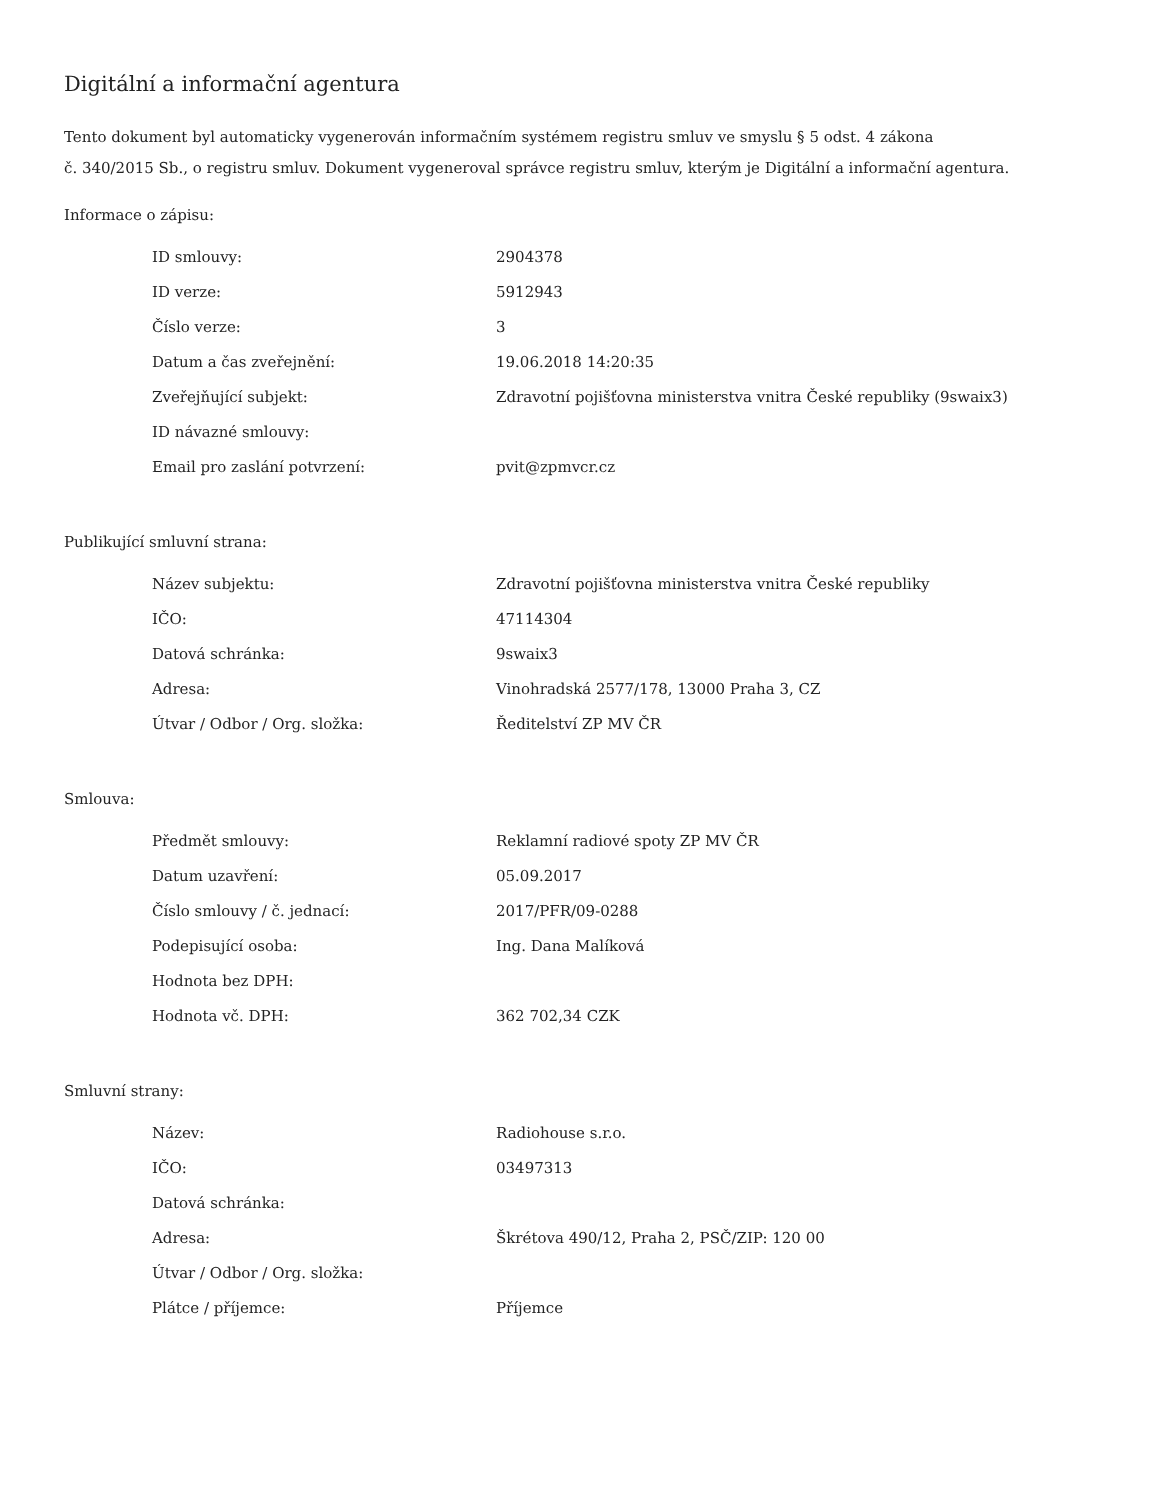Digitální a informační agentura
Tento dokument byl automaticky vygenerován informačním systémem registru smluv ve smyslu § 5 odst. 4 zákona
č. 340/2015 Sb., o registru smluv. Dokument vygeneroval správce registru smluv, kterým je Digitální a informační agentura.
Informace o zápisu:
| ID smlouvy: | 2904378 |
| ID verze: | 5912943 |
| Číslo verze: | 3 |
| Datum a čas zveřejnění: | 19.06.2018 14:20:35 |
| Zveřejňující subjekt: | Zdravotní pojišťovna ministerstva vnitra České republiky (9swaix3) |
| ID návazné smlouvy: | |
| Email pro zaslání potvrzení: | pvit@zpmvcr.cz |
Publikující smluvní strana:
| Název subjektu: | Zdravotní pojišťovna ministerstva vnitra České republiky |
| IČO: | 47114304 |
| Datová schránka: | 9swaix3 |
| Adresa: | Vinohradská 2577/178, 13000 Praha 3, CZ |
| Útvar / Odbor / Org. složka: | Ředitelství ZP MV ČR |
Smlouva:
| Předmět smlouvy: | Reklamní radiové spoty ZP MV ČR |
| Datum uzavření: | 05.09.2017 |
| Číslo smlouvy / č. jednací: | 2017/PFR/09-0288 |
| Podepisující osoba: | Ing. Dana Malíková |
| Hodnota bez DPH: | |
| Hodnota vč. DPH: | 362 702,34 CZK |
Smluvní strany:
| Název: | Radiohouse s.r.o. |
| IČO: | 03497313 |
| Datová schránka: | |
| Adresa: | Škrétova 490/12, Praha 2, PSČ/ZIP: 120 00 |
| Útvar / Odbor / Org. složka: | |
| Plátce / příjemce: | Příjemce |